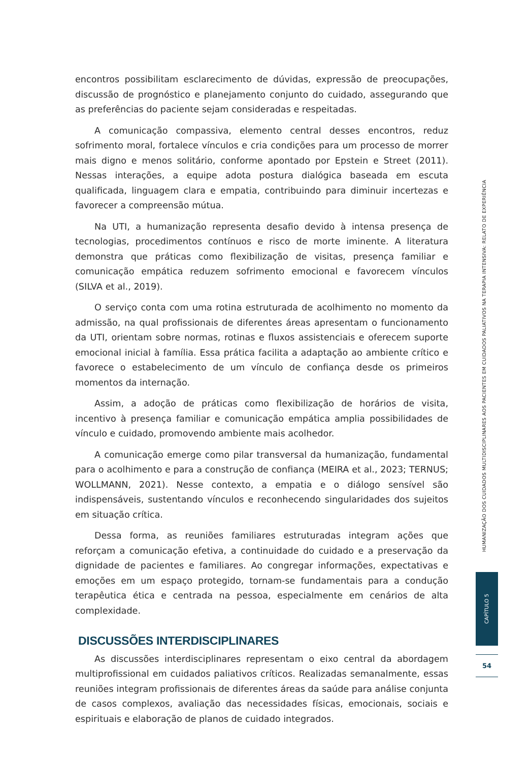encontros possibilitam esclarecimento de dúvidas, expressão de preocupações, discussão de prognóstico e planejamento conjunto do cuidado, assegurando que as preferências do paciente sejam consideradas e respeitadas.
A comunicação compassiva, elemento central desses encontros, reduz sofrimento moral, fortalece vínculos e cria condições para um processo de morrer mais digno e menos solitário, conforme apontado por Epstein e Street (2011). Nessas interações, a equipe adota postura dialógica baseada em escuta qualificada, linguagem clara e empatia, contribuindo para diminuir incertezas e favorecer a compreensão mútua.
Na UTI, a humanização representa desafio devido à intensa presença de tecnologias, procedimentos contínuos e risco de morte iminente. A literatura demonstra que práticas como flexibilização de visitas, presença familiar e comunicação empática reduzem sofrimento emocional e favorecem vínculos (SILVA et al., 2019).
O serviço conta com uma rotina estruturada de acolhimento no momento da admissão, na qual profissionais de diferentes áreas apresentam o funcionamento da UTI, orientam sobre normas, rotinas e fluxos assistenciais e oferecem suporte emocional inicial à família. Essa prática facilita a adaptação ao ambiente crítico e favorece o estabelecimento de um vínculo de confiança desde os primeiros momentos da internação.
Assim, a adoção de práticas como flexibilização de horários de visita, incentivo à presença familiar e comunicação empática amplia possibilidades de vínculo e cuidado, promovendo ambiente mais acolhedor.
A comunicação emerge como pilar transversal da humanização, fundamental para o acolhimento e para a construção de confiança (MEIRA et al., 2023; TERNUS; WOLLMANN, 2021). Nesse contexto, a empatia e o diálogo sensível são indispensáveis, sustentando vínculos e reconhecendo singularidades dos sujeitos em situação crítica.
Dessa forma, as reuniões familiares estruturadas integram ações que reforçam a comunicação efetiva, a continuidade do cuidado e a preservação da dignidade de pacientes e familiares. Ao congregar informações, expectativas e emoções em um espaço protegido, tornam-se fundamentais para a condução terapêutica ética e centrada na pessoa, especialmente em cenários de alta complexidade.
DISCUSSÕES INTERDISCIPLINARES
As discussões interdisciplinares representam o eixo central da abordagem multiprofissional em cuidados paliativos críticos. Realizadas semanalmente, essas reuniões integram profissionais de diferentes áreas da saúde para análise conjunta de casos complexos, avaliação das necessidades físicas, emocionais, sociais e espirituais e elaboração de planos de cuidado integrados.
HUMANIZAÇÃO DOS CUIDADOS MULTIDISCIPLINARES AOS PACIENTES EM CUIDADOS PALIATIVOS NA TERAPIA INTENSIVA: RELATO DE EXPERIÊNCIA
CAPÍTULO 5
54